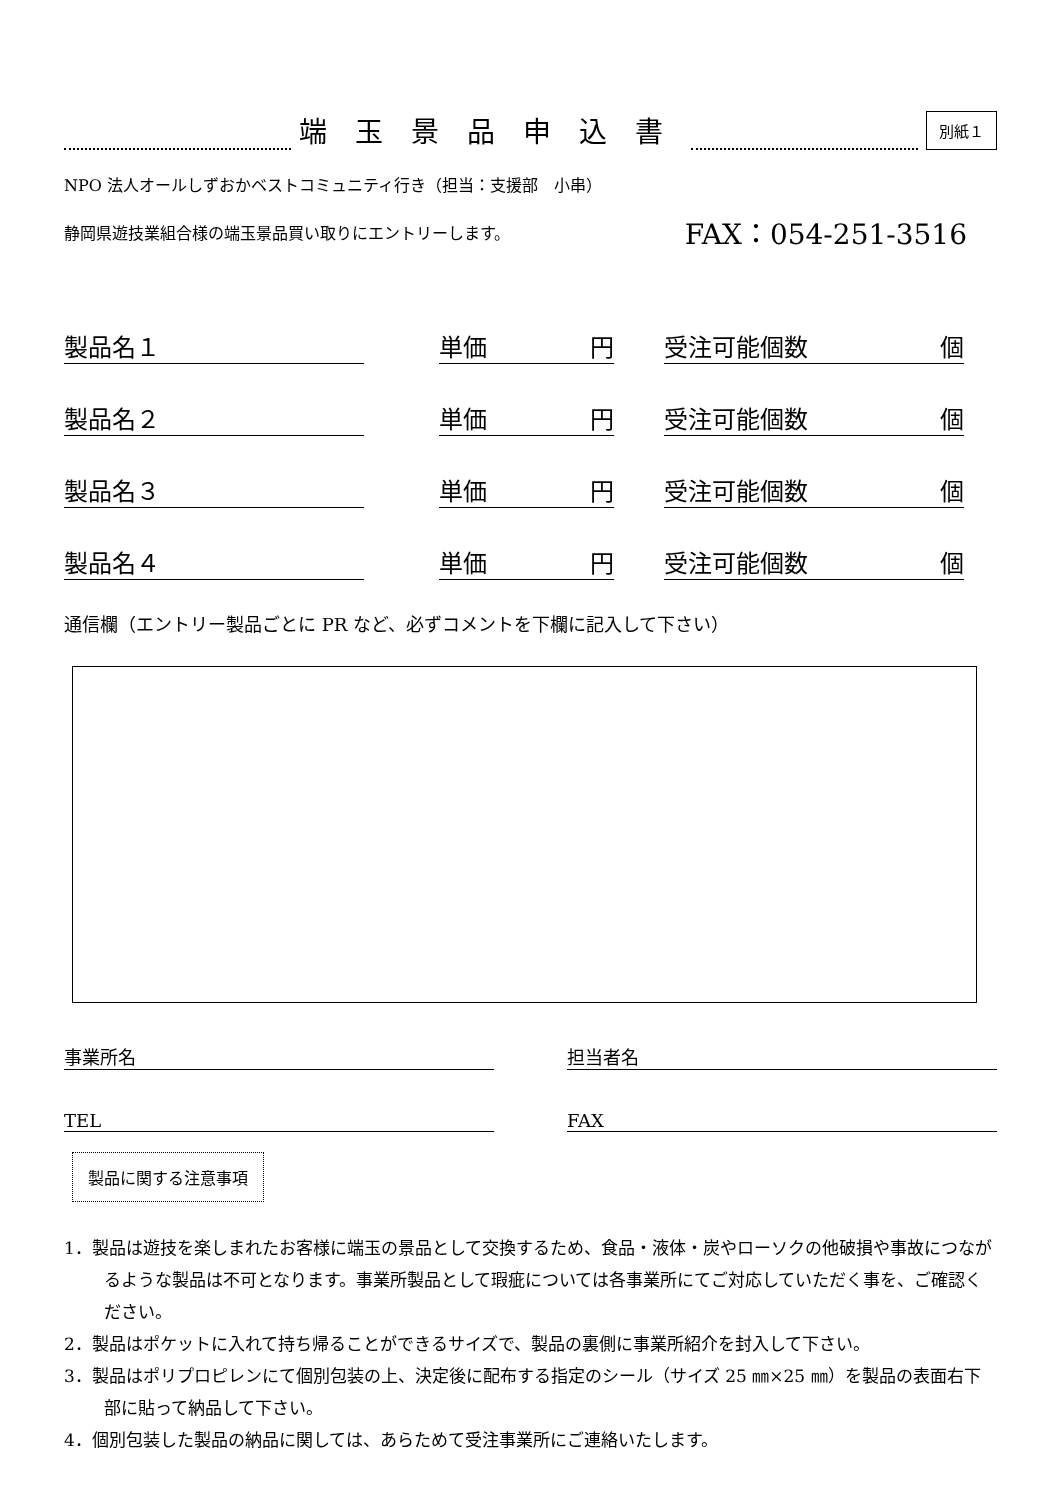端玉景品申込書
別紙１
NPO 法人オールしずおかベストコミュニティ行き（担当：支援部　小串）
静岡県遊技業組合様の端玉景品買い取りにエントリーします。 FAX：054-251-3516
製品名１ 単価 円 受注可能個数 個
製品名２ 単価 円 受注可能個数 個
製品名３ 単価 円 受注可能個数 個
製品名４ 単価 円 受注可能個数 個
通信欄（エントリー製品ごとに PR など、必ずコメントを下欄に記入して下さい）
事業所名 担当者名
TEL FAX
製品に関する注意事項
1．製品は遊技を楽しまれたお客様に端玉の景品として交換するため、食品・液体・炭やローソクの他破損や事故につながるような製品は不可となります。事業所製品として瑕疵については各事業所にてご対応していただく事を、ご確認ください。
2．製品はポケットに入れて持ち帰ることができるサイズで、製品の裏側に事業所紹介を封入して下さい。
3．製品はポリプロピレンにて個別包装の上、決定後に配布する指定のシール（サイズ 25 ㎜×25 ㎜）を製品の表面右下部に貼って納品して下さい。
4．個別包装した製品の納品に関しては、あらためて受注事業所にご連絡いたします。